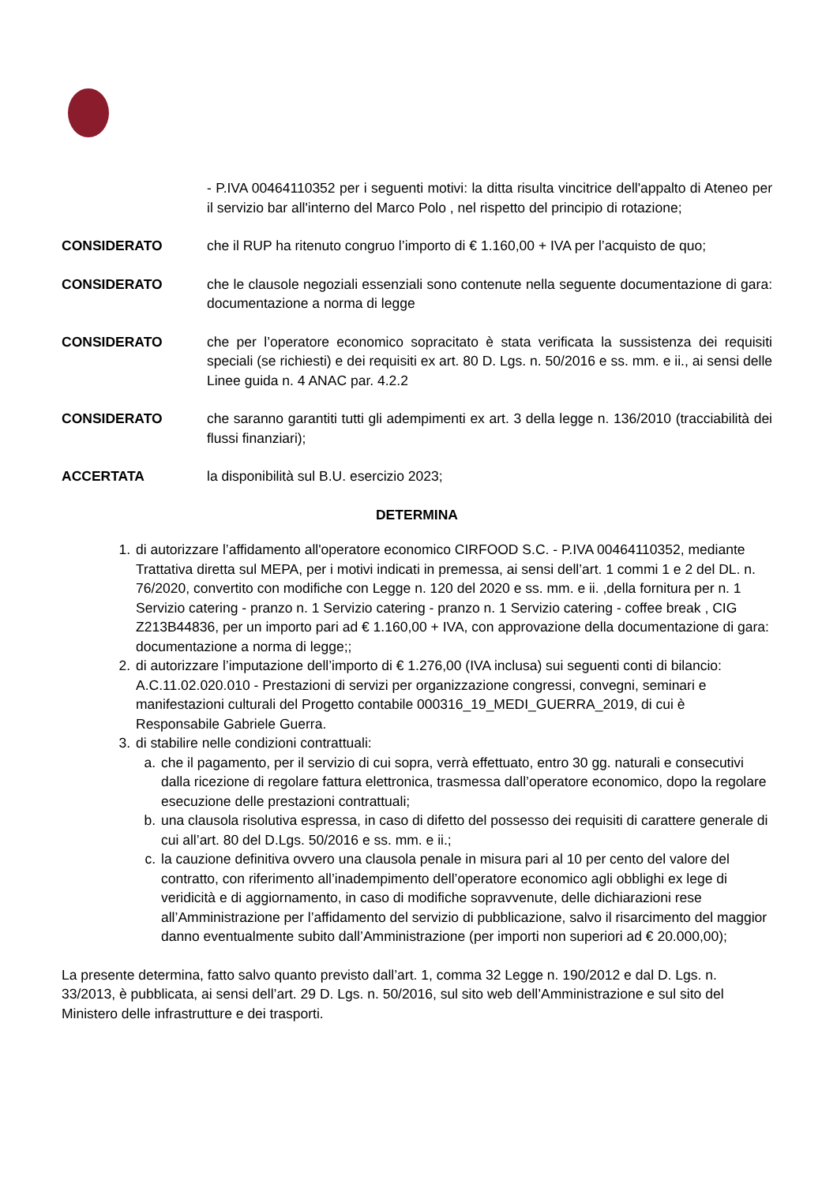- P.IVA 00464110352 per i seguenti motivi: la ditta risulta vincitrice dell'appalto di Ateneo per il servizio bar all'interno del Marco Polo , nel rispetto del principio di rotazione;
CONSIDERATO che il RUP ha ritenuto congruo l’importo di € 1.160,00 + IVA per l’acquisto de quo;
CONSIDERATO che le clausole negoziali essenziali sono contenute nella seguente documentazione di gara: documentazione a norma di legge
CONSIDERATO che per l’operatore economico sopracitato è stata verificata la sussistenza dei requisiti speciali (se richiesti) e dei requisiti ex art. 80 D. Lgs. n. 50/2016 e ss. mm. e ii., ai sensi delle Linee guida n. 4 ANAC par. 4.2.2
CONSIDERATO che saranno garantiti tutti gli adempimenti ex art. 3 della legge n. 136/2010 (tracciabilità dei flussi finanziari);
ACCERTATA la disponibilità sul B.U. esercizio 2023;
DETERMINA
1. di autorizzare l’affidamento all'operatore economico CIRFOOD S.C. - P.IVA 00464110352, mediante Trattativa diretta sul MEPA, per i motivi indicati in premessa, ai sensi dell’art. 1 commi 1 e 2 del DL. n. 76/2020, convertito con modifiche con Legge n. 120 del 2020 e ss. mm. e ii. ,della fornitura per n. 1 Servizio catering - pranzo n. 1 Servizio catering - pranzo n. 1 Servizio catering - coffee break , CIG Z213B44836, per un importo pari ad € 1.160,00 + IVA, con approvazione della documentazione di gara: documentazione a norma di legge;;
2. di autorizzare l’imputazione dell’importo di € 1.276,00 (IVA inclusa) sui seguenti conti di bilancio:
A.C.11.02.020.010 - Prestazioni di servizi per organizzazione congressi, convegni, seminari e manifestazioni culturali del Progetto contabile 000316_19_MEDI_GUERRA_2019, di cui è Responsabile Gabriele Guerra.
3. di stabilire nelle condizioni contrattuali:
a. che il pagamento, per il servizio di cui sopra, verrà effettuato, entro 30 gg. naturali e consecutivi dalla ricezione di regolare fattura elettronica, trasmessa dall’operatore economico, dopo la regolare esecuzione delle prestazioni contrattuali;
b. una clausola risolutiva espressa, in caso di difetto del possesso dei requisiti di carattere generale di cui all’art. 80 del D.Lgs. 50/2016 e ss. mm. e ii.;
c. la cauzione definitiva ovvero una clausola penale in misura pari al 10 per cento del valore del contratto, con riferimento all’inadempimento dell’operatore economico agli obblighi ex lege di veridicità e di aggiornamento, in caso di modifiche sopravvenute, delle dichiarazioni rese all’Amministrazione per l’affidamento del servizio di pubblicazione, salvo il risarcimento del maggior danno eventualmente subito dall’Amministrazione (per importi non superiori ad € 20.000,00);
La presente determina, fatto salvo quanto previsto dall’art. 1, comma 32 Legge n. 190/2012 e dal D. Lgs. n. 33/2013, è pubblicata, ai sensi dell’art. 29 D. Lgs. n. 50/2016, sul sito web dell’Amministrazione e sul sito del Ministero delle infrastrutture e dei trasporti.